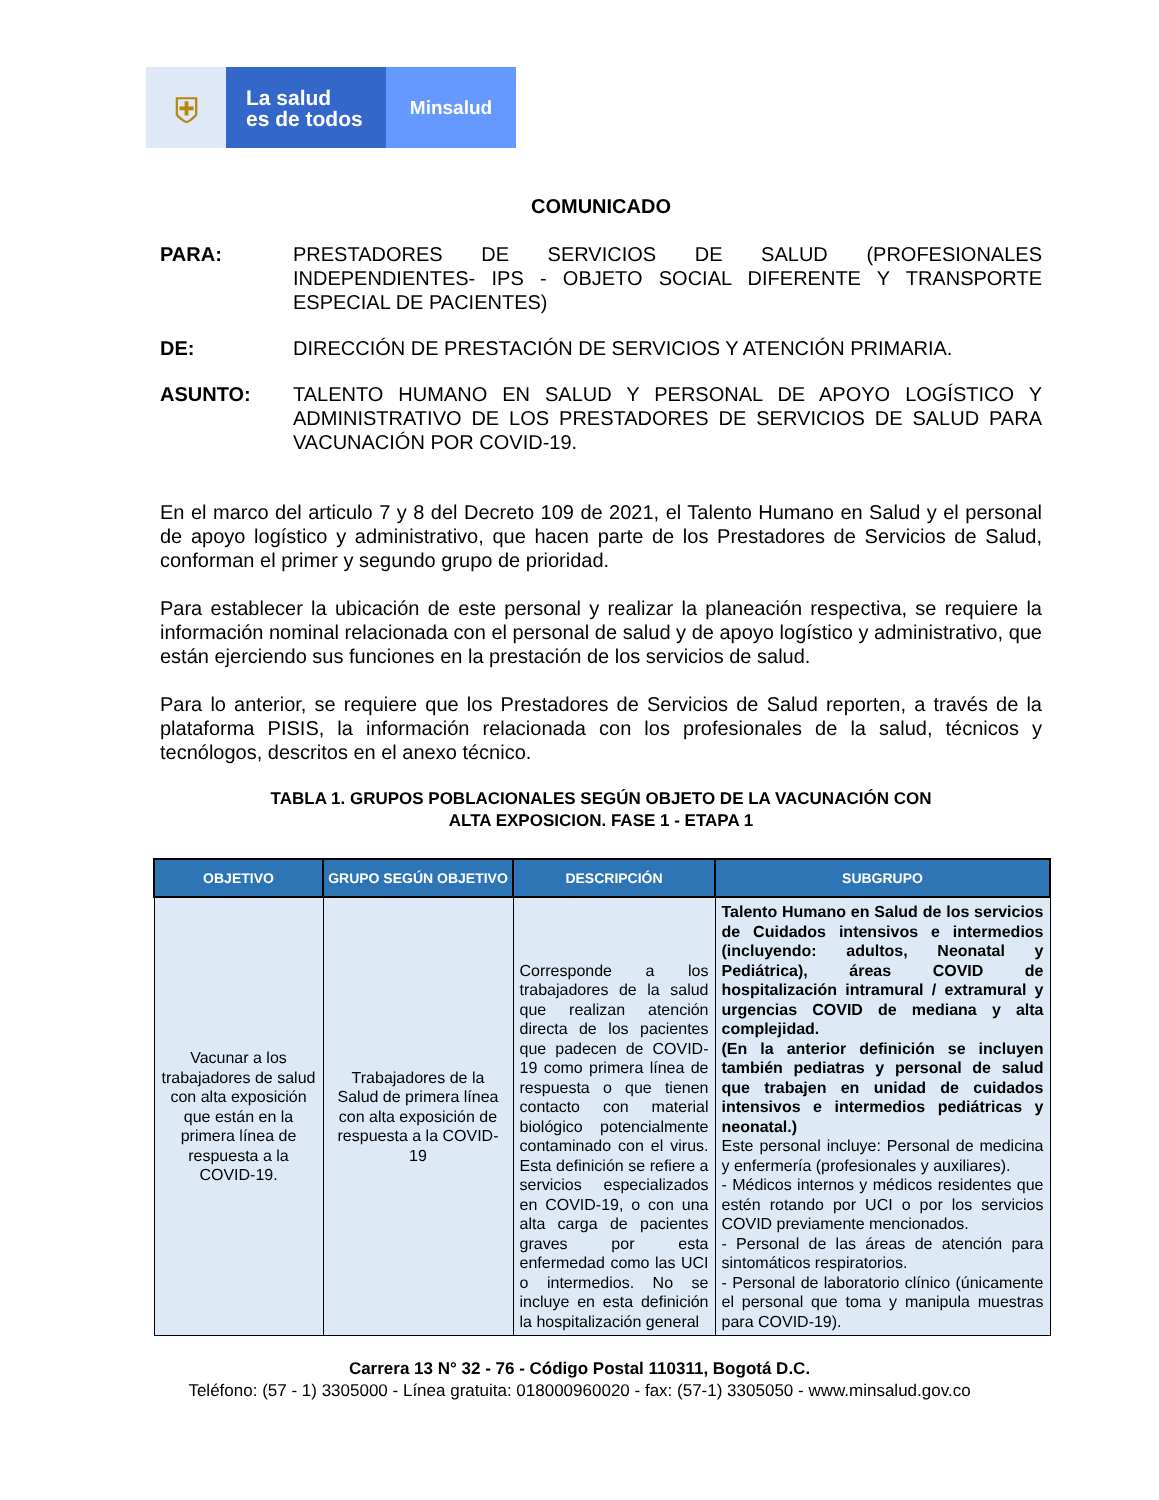⛨
La salud
es de todos
Minsalud
COMUNICADO
PARA: PRESTADORES DE SERVICIOS DE SALUD (PROFESIONALES INDEPENDIENTES- IPS - OBJETO SOCIAL DIFERENTE Y TRANSPORTE ESPECIAL DE PACIENTES)
DE: DIRECCIÓN DE PRESTACIÓN DE SERVICIOS Y ATENCIÓN PRIMARIA.
ASUNTO: TALENTO HUMANO EN SALUD Y PERSONAL DE APOYO LOGÍSTICO Y ADMINISTRATIVO DE LOS PRESTADORES DE SERVICIOS DE SALUD PARA VACUNACIÓN POR COVID-19.
En el marco del articulo 7 y 8 del Decreto 109 de 2021, el Talento Humano en Salud y el personal de apoyo logístico y administrativo, que hacen parte de los Prestadores de Servicios de Salud, conforman el primer y segundo grupo de prioridad.
Para establecer la ubicación de este personal y realizar la planeación respectiva, se requiere la información nominal relacionada con el personal de salud y de apoyo logístico y administrativo, que están ejerciendo sus funciones en la prestación de los servicios de salud.
Para lo anterior, se requiere que los Prestadores de Servicios de Salud reporten, a través de la plataforma PISIS, la información relacionada con los profesionales de la salud, técnicos y tecnólogos, descritos en el anexo técnico.
TABLA 1. GRUPOS POBLACIONALES SEGÚN OBJETO DE LA VACUNACIÓN CON
ALTA EXPOSICION. FASE 1 - ETAPA 1
| OBJETIVO | GRUPO SEGÚN OBJETIVO | DESCRIPCIÓN | SUBGRUPO |
| --- | --- | --- | --- |
| Vacunar a los trabajadores de salud con alta exposición que están en la primera línea de respuesta a la COVID-19. | Trabajadores de la Salud de primera línea con alta exposición de respuesta a la COVID-19 | Corresponde a los trabajadores de la salud que realizan atención directa de los pacientes que padecen de COVID-19 como primera línea de respuesta o que tienen contacto con material biológico potencialmente contaminado con el virus. Esta definición se refiere a servicios especializados en COVID-19, o con una alta carga de pacientes graves por esta enfermedad como las UCI o intermedios. No se incluye en esta definición la hospitalización general | Talento Humano en Salud de los servicios de Cuidados intensivos e intermedios (incluyendo: adultos, Neonatal y Pediátrica), áreas COVID de hospitalización intramural / extramural y urgencias COVID de mediana y alta complejidad. (En la anterior definición se incluyen también pediatras y personal de salud que trabajen en unidad de cuidados intensivos e intermedios pediátricas y neonatal.) Este personal incluye: Personal de medicina y enfermería (profesionales y auxiliares). - Médicos internos y médicos residentes que estén rotando por UCI o por los servicios COVID previamente mencionados. - Personal de las áreas de atención para sintomáticos respiratorios. - Personal de laboratorio clínico (únicamente el personal que toma y manipula muestras para COVID-19). |
Carrera 13 N° 32 - 76 - Código Postal 110311, Bogotá D.C.
Teléfono: (57 - 1) 3305000 - Línea gratuita: 018000960020 - fax: (57-1) 3305050 - www.minsalud.gov.co